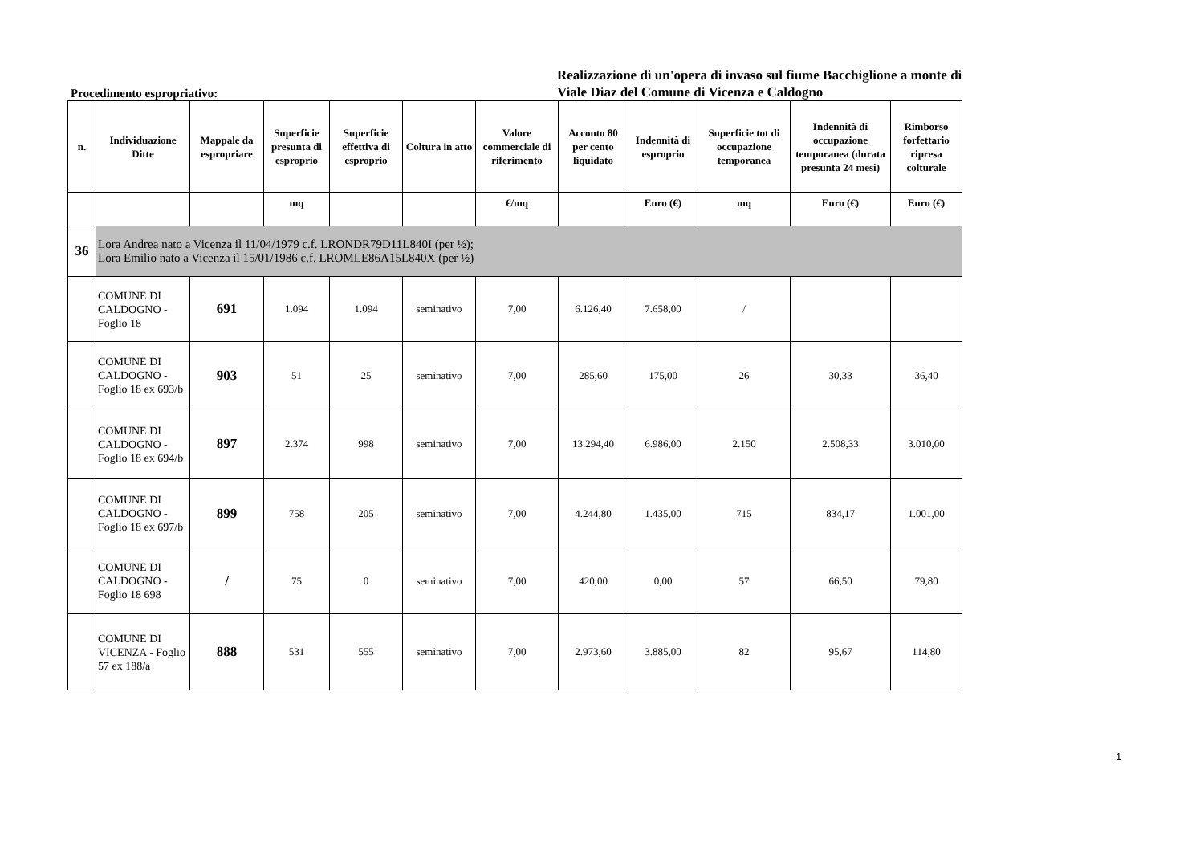Procedimento espropriativo:
Realizzazione di un'opera di invaso sul fiume Bacchiglione a monte di Viale Diaz del Comune di Vicenza e Caldogno
| n. | Individuazione Ditte | Mappale da espropriare | Superficie presunta di esproprio | Superficie effettiva di esproprio | Coltura in atto | Valore commerciale di riferimento | Acconto 80 per cento liquidato | Indennità di esproprio | Superficie tot di occupazione temporanea | Indennità di occupazione temporanea (durata presunta 24 mesi) | Rimborso forfettario ripresa colturale |
| --- | --- | --- | --- | --- | --- | --- | --- | --- | --- | --- | --- |
| | | | mq | | | €/mq | | Euro (€) | mq | Euro (€) | Euro (€) |
| 36 | Lora Andrea nato a Vicenza il 11/04/1979 c.f. LRONDR79D11L840I (per ½); Lora Emilio nato a Vicenza il 15/01/1986 c.f. LROMLE86A15L840X (per ½) | | | | | | | | | | |
| | COMUNE DI CALDOGNO - Foglio 18 | 691 | 1.094 | 1.094 | seminativo | 7,00 | 6.126,40 | 7.658,00 | / | | |
| | COMUNE DI CALDOGNO - Foglio 18 ex 693/b | 903 | 51 | 25 | seminativo | 7,00 | 285,60 | 175,00 | 26 | 30,33 | 36,40 |
| | COMUNE DI CALDOGNO - Foglio 18 ex 694/b | 897 | 2.374 | 998 | seminativo | 7,00 | 13.294,40 | 6.986,00 | 2.150 | 2.508,33 | 3.010,00 |
| | COMUNE DI CALDOGNO - Foglio 18 ex 697/b | 899 | 758 | 205 | seminativo | 7,00 | 4.244,80 | 1.435,00 | 715 | 834,17 | 1.001,00 |
| | COMUNE DI CALDOGNO - Foglio 18 698 | / | 75 | 0 | seminativo | 7,00 | 420,00 | 0,00 | 57 | 66,50 | 79,80 |
| | COMUNE DI VICENZA - Foglio 57 ex 188/a | 888 | 531 | 555 | seminativo | 7,00 | 2.973,60 | 3.885,00 | 82 | 95,67 | 114,80 |
1